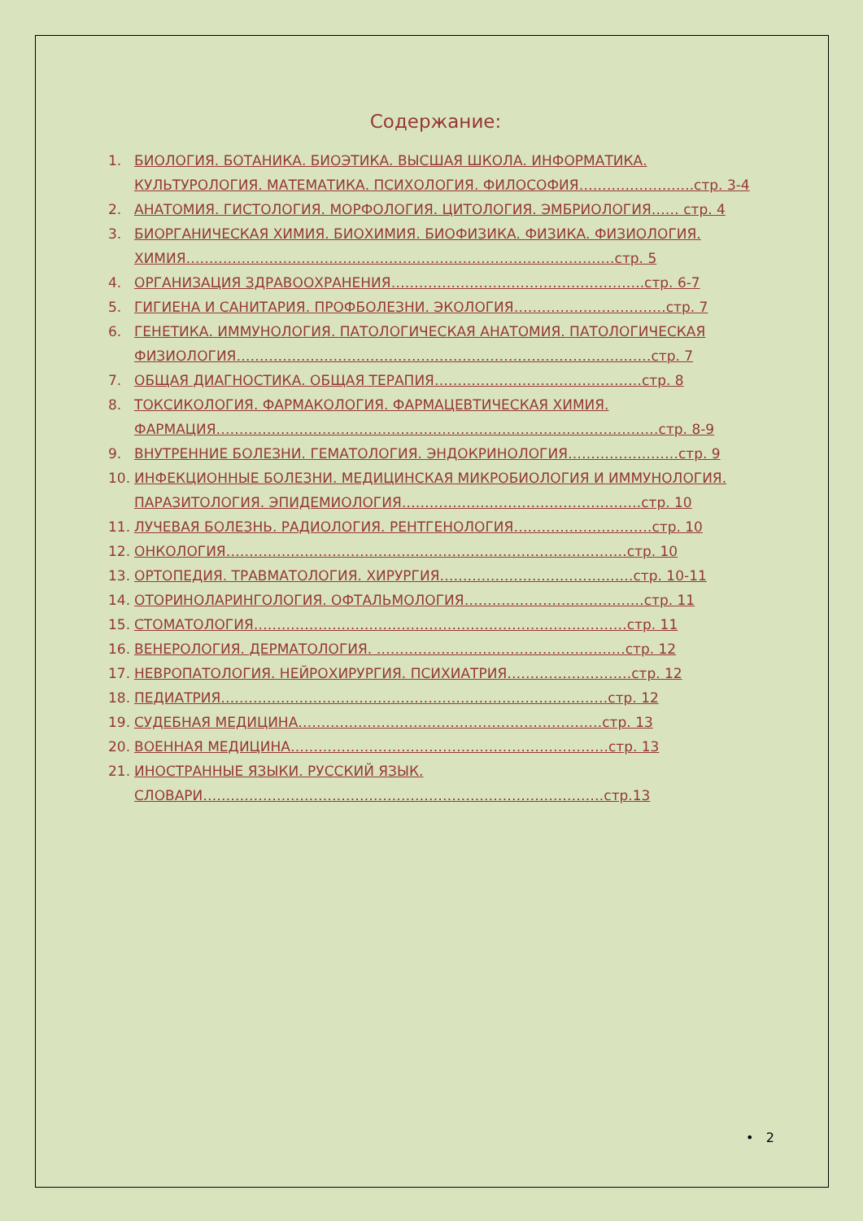Содержание:
1. БИОЛОГИЯ. БОТАНИКА. БИОЭТИКА. ВЫСШАЯ ШКОЛА. ИНФОРМАТИКА. КУЛЬТУРОЛОГИЯ. МАТЕМАТИКА. ПСИХОЛОГИЯ. ФИЛОСОФИЯ…………………….стр. 3-4
2. АНАТОМИЯ. ГИСТОЛОГИЯ. МОРФОЛОГИЯ. ЦИТОЛОГИЯ. ЭМБРИОЛОГИЯ…… стр. 4
3. БИОРГАНИЧЕСКАЯ ХИМИЯ. БИОХИМИЯ. БИОФИЗИКА. ФИЗИКА. ФИЗИОЛОГИЯ. ХИМИЯ…………………………………………………………………………………стр. 5
4. ОРГАНИЗАЦИЯ ЗДРАВООХРАНЕНИЯ……………………………………………….стр. 6-7
5. ГИГИЕНА И САНИТАРИЯ. ПРОФБОЛЕЗНИ. ЭКОЛОГИЯ……………………………стр. 7
6. ГЕНЕТИКА. ИММУНОЛОГИЯ. ПАТОЛОГИЧЕСКАЯ АНАТОМИЯ. ПАТОЛОГИЧЕСКАЯ ФИЗИОЛОГИЯ………………………………………………………………………………стр. 7
7. ОБЩАЯ ДИАГНОСТИКА. ОБЩАЯ ТЕРАПИЯ………………………………………стр. 8
8. ТОКСИКОЛОГИЯ. ФАРМАКОЛОГИЯ. ФАРМАЦЕВТИЧЕСКАЯ ХИМИЯ. ФАРМАЦИЯ……………………………………………………………………………………стр. 8-9
9. ВНУТРЕННИЕ БОЛЕЗНИ. ГЕМАТОЛОГИЯ. ЭНДОКРИНОЛОГИЯ……………………стр. 9
10. ИНФЕКЦИОННЫЕ БОЛЕЗНИ. МЕДИЦИНСКАЯ МИКРОБИОЛОГИЯ И ИММУНОЛОГИЯ. ПАРАЗИТОЛОГИЯ. ЭПИДЕМИОЛОГИЯ…………………………………………….стр. 10
11. ЛУЧЕВАЯ БОЛЕЗНЬ. РАДИОЛОГИЯ. РЕНТГЕНОЛОГИЯ…………………………стр. 10
12. ОНКОЛОГИЯ……………………………………………………………………………стр. 10
13. ОРТОПЕДИЯ. ТРАВМАТОЛОГИЯ. ХИРУРГИЯ……………………………………стр. 10-11
14. ОТОРИНОЛАРИНГОЛОГИЯ. ОФТАЛЬМОЛОГИЯ…………………………………стр. 11
15. СТОМАТОЛОГИЯ………………………………………………………………………стр. 11
16. ВЕНЕРОЛОГИЯ. ДЕРМАТОЛОГИЯ. ………………………………………………стр. 12
17. НЕВРОПАТОЛОГИЯ. НЕЙРОХИРУРГИЯ. ПСИХИАТРИЯ………………………стр. 12
18. ПЕДИАТРИЯ…………………………………………………………………………стр. 12
19. СУДЕБНАЯ МЕДИЦИНА…………………………………………………………стр. 13
20. ВОЕННАЯ МЕДИЦИНА……………………………………………………………стр. 13
21. ИНОСТРАННЫЕ ЯЗЫКИ. РУССКИЙ ЯЗЫК. СЛОВАРИ……………………………………………………………………………стр.13
• 2